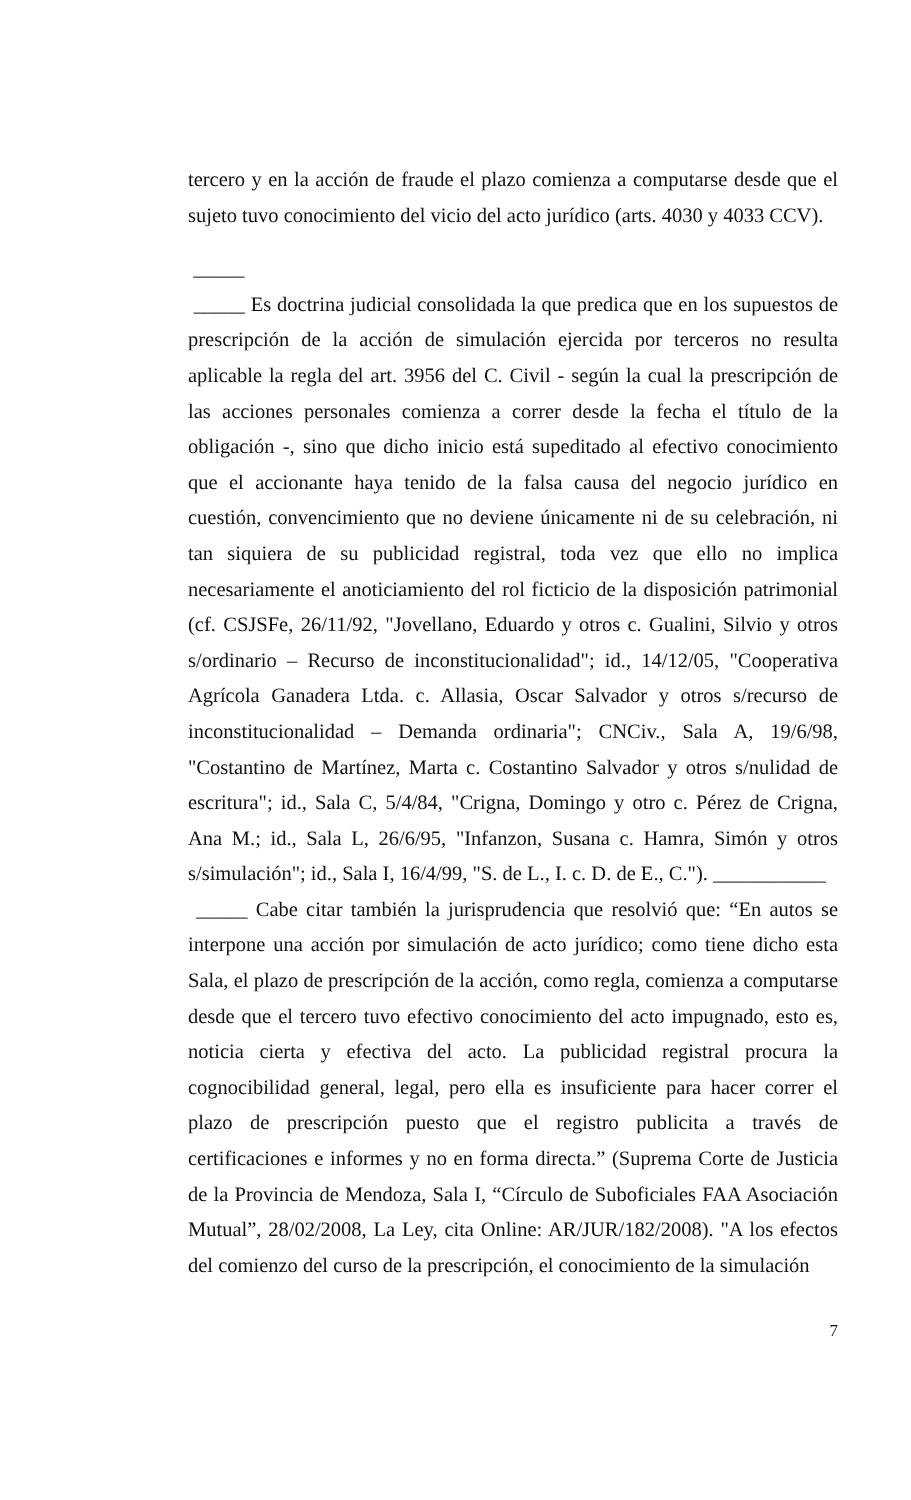tercero y en la acción de fraude el plazo comienza a computarse desde que el sujeto tuvo conocimiento del vicio del acto jurídico (arts. 4030 y 4033 CCV).
_____
_____ Es doctrina judicial consolidada la que predica que en los supuestos de prescripción de la acción de simulación ejercida por terceros no resulta aplicable la regla del art. 3956 del C. Civil - según la cual la prescripción de las acciones personales comienza a correr desde la fecha el título de la obligación -, sino que dicho inicio está supeditado al efectivo conocimiento que el accionante haya tenido de la falsa causa del negocio jurídico en cuestión, convencimiento que no deviene únicamente ni de su celebración, ni tan siquiera de su publicidad registral, toda vez que ello no implica necesariamente el anoticiamiento del rol ficticio de la disposición patrimonial (cf. CSJSFe, 26/11/92, "Jovellano, Eduardo y otros c. Gualini, Silvio y otros s/ordinario – Recurso de inconstitucionalidad"; id., 14/12/05, "Cooperativa Agrícola Ganadera Ltda. c. Allasia, Oscar Salvador y otros s/recurso de inconstitucionalidad – Demanda ordinaria"; CNCiv., Sala A, 19/6/98, "Costantino de Martínez, Marta c. Costantino Salvador y otros s/nulidad de escritura"; id., Sala C, 5/4/84, "Crigna, Domingo y otro c. Pérez de Crigna, Ana M.; id., Sala L, 26/6/95, "Infanzon, Susana c. Hamra, Simón y otros s/simulación"; id., Sala I, 16/4/99, "S. de L., I. c. D. de E., C."). ___________
_____ Cabe citar también la jurisprudencia que resolvió que: “En autos se interpone una acción por simulación de acto jurídico; como tiene dicho esta Sala, el plazo de prescripción de la acción, como regla, comienza a computarse desde que el tercero tuvo efectivo conocimiento del acto impugnado, esto es, noticia cierta y efectiva del acto. La publicidad registral procura la cognocibilidad general, legal, pero ella es insuficiente para hacer correr el plazo de prescripción puesto que el registro publicita a través de certificaciones e informes y no en forma directa.” (Suprema Corte de Justicia de la Provincia de Mendoza, Sala I, “Círculo de Suboficiales FAA Asociación Mutual”, 28/02/2008, La Ley, cita Online: AR/JUR/182/2008). "A los efectos del comienzo del curso de la prescripción, el conocimiento de la simulación
7